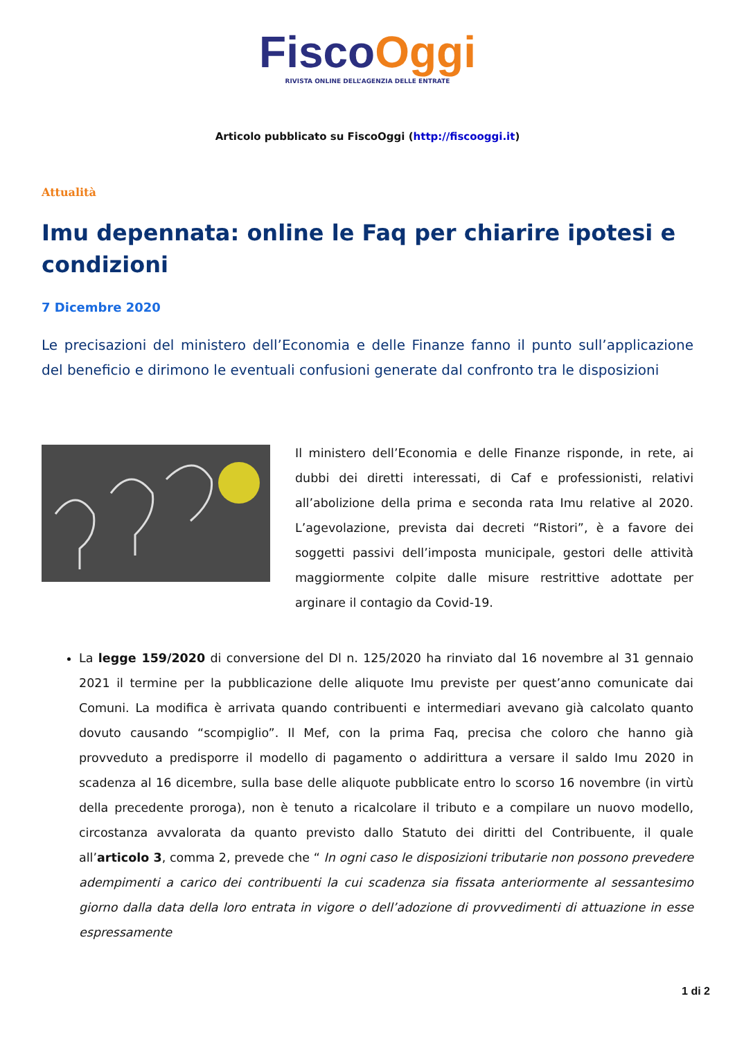Fisco Oggi
RIVISTA ONLINE DELL’AGENZIA DELLE ENTRATE
Articolo pubblicato su FiscoOggi (http://fiscooggi.it)
Attualità
Imu depennata: online le Faq per chiarire ipotesi e condizioni
7 Dicembre 2020
Le precisazioni del ministero dell’Economia e delle Finanze fanno il punto sull’applicazione del beneficio e dirimono le eventuali confusioni generate dal confronto tra le disposizioni
Il ministero dell’Economia e delle Finanze risponde, in rete, ai dubbi dei diretti interessati, di Caf e professionisti, relativi all’abolizione della prima e seconda rata Imu relative al 2020. L’agevolazione, prevista dai decreti “Ristori”, è a favore dei soggetti passivi dell’imposta municipale, gestori delle attività maggiormente colpite dalle misure restrittive adottate per arginare il contagio da Covid-19.
La legge 159/2020 di conversione del Dl n. 125/2020 ha rinviato dal 16 novembre al 31 gennaio 2021 il termine per la pubblicazione delle aliquote Imu previste per quest’anno comunicate dai Comuni. La modifica è arrivata quando contribuenti e intermediari avevano già calcolato quanto dovuto causando “scompiglio”. Il Mef, con la prima Faq, precisa che coloro che hanno già provveduto a predisporre il modello di pagamento o addirittura a versare il saldo Imu 2020 in scadenza al 16 dicembre, sulla base delle aliquote pubblicate entro lo scorso 16 novembre (in virtù della precedente proroga), non è tenuto a ricalcolare il tributo e a compilare un nuovo modello, circostanza avvalorata da quanto previsto dallo Statuto dei diritti del Contribuente, il quale all’articolo 3, comma 2, prevede che “ In ogni caso le disposizioni tributarie non possono prevedere adempimenti a carico dei contribuenti la cui scadenza sia fissata anteriormente al sessantesimo giorno dalla data della loro entrata in vigore o dell’adozione di provvedimenti di attuazione in esse espressamente
1 di 2